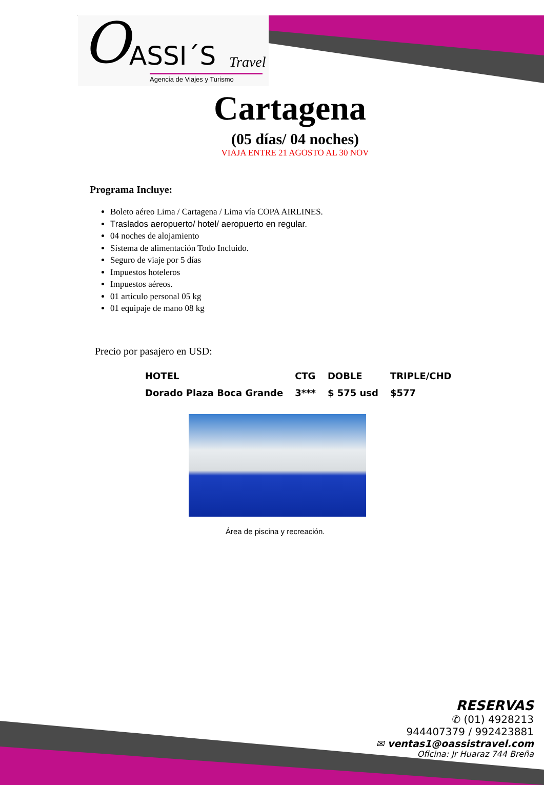O ASSI´S Travel
Agencia de Viajes y Turismo
Cartagena
(05 días/ 04 noches)
VIAJA ENTRE 21 AGOSTO AL 30 NOV
Programa Incluye:
Boleto aéreo Lima / Cartagena / Lima vía COPA AIRLINES.
Traslados aeropuerto/ hotel/ aeropuerto en regular.
04 noches de alojamiento
Sistema de alimentación Todo Incluido.
Seguro de viaje por 5 días
Impuestos hoteleros
Impuestos aéreos.
01 articulo personal 05 kg
01 equipaje de mano 08 kg
Precio por pasajero en USD:
| HOTEL | CTG | DOBLE | TRIPLE/CHD |
| --- | --- | --- | --- |
| Dorado Plaza Boca Grande | 3*** | $ 575 usd | $577 |
Área de piscina y recreación.
RESERVAS
✆ (01) 4928213
944407379 / 992423881
✉ ventas1@oassistravel.com
Oficina: Jr Huaraz 744 Breña